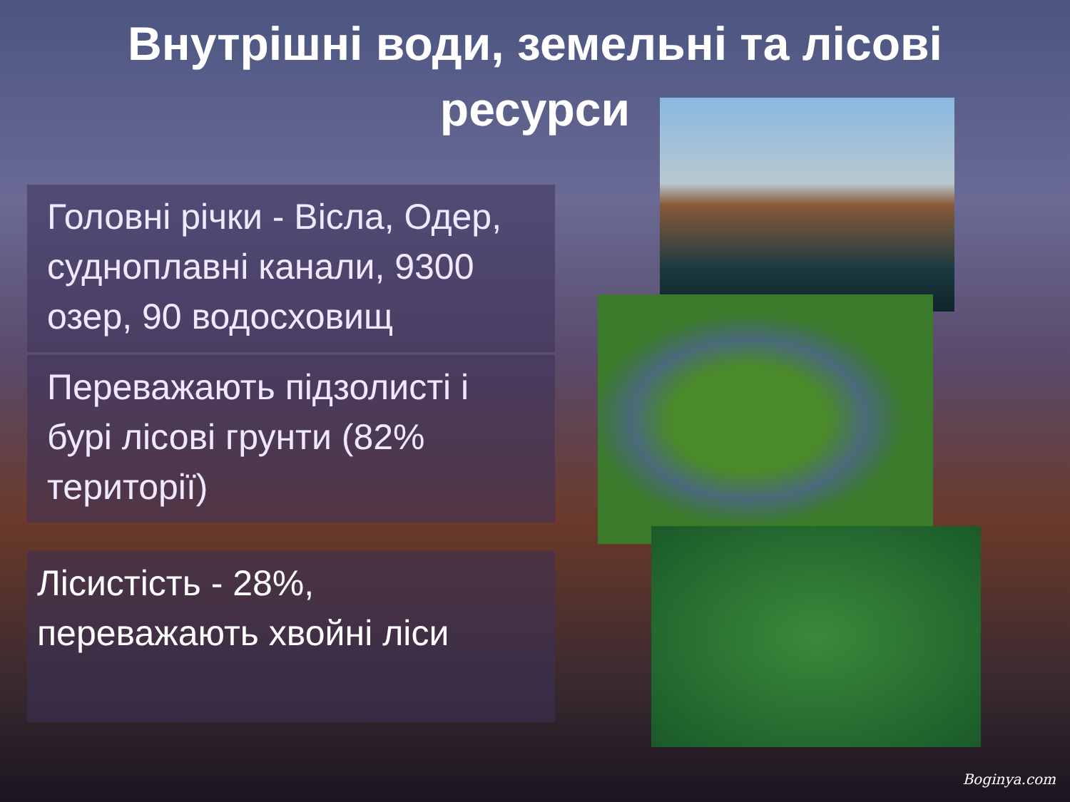Внутрішні води, земельні та лісові ресурси
Головні річки - Вісла, Одер, судноплавні канали, 9300 озер, 90 водосховищ
Переважають підзолисті і бурі лісові грунти (82% території)
Лісистість - 28%, переважають хвойні ліси
Boginya.com